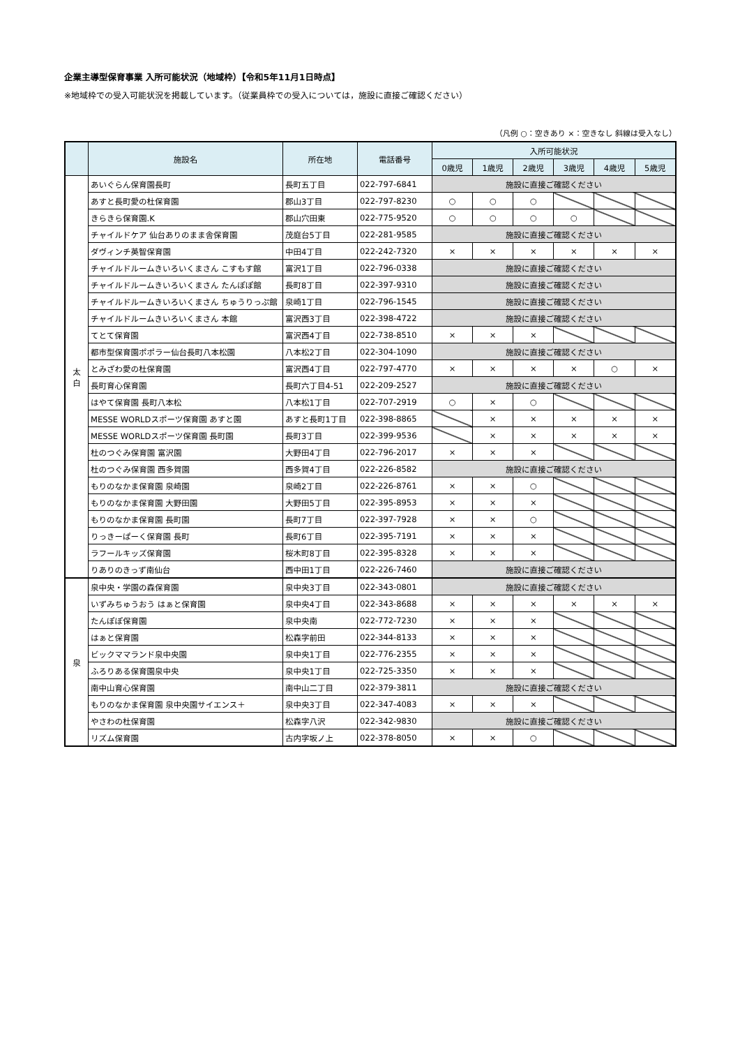企業主導型保育事業 入所可能状況（地域枠）【令和5年11月1日時点】
※地域枠での受入可能状況を掲載しています。（従業員枠での受入については，施設に直接ご確認ください）
（凡例 ○：空きあり ×：空きなし 斜線は受入なし）
| | 施設名 | 所在地 | 電話番号 | 入所可能状況 | | | | | |
| --- | --- | --- | --- | --- | --- | --- | --- | --- | --- |
| | | | | 0歳児 | 1歳児 | 2歳児 | 3歳児 | 4歳児 | 5歳児 |
| 太 白 | あいぐらん保育園長町 | 長町五丁目 | 022-797-6841 | 施設に直接ご確認ください | | | | | |
| | あすと長町愛の杜保育園 | 郡山3丁目 | 022-797-8230 | ○ | ○ | ○ | | | |
| | きらきら保育園.K | 郡山穴田東 | 022-775-9520 | ○ | ○ | ○ | ○ | | |
| | チャイルドケア 仙台ありのまま舎保育園 | 茂庭台5丁目 | 022-281-9585 | 施設に直接ご確認ください | | | | | |
| | ダヴィンチ英智保育園 | 中田4丁目 | 022-242-7320 | × | × | × | × | × | × |
| | チャイルドルームきいろいくまさん こすもす館 | 富沢1丁目 | 022-796-0338 | 施設に直接ご確認ください | | | | | |
| | チャイルドルームきいろいくまさん たんぽぽ館 | 長町8丁目 | 022-397-9310 | 施設に直接ご確認ください | | | | | |
| | チャイルドルームきいろいくまさん ちゅうりっぷ館 | 泉崎1丁目 | 022-796-1545 | 施設に直接ご確認ください | | | | | |
| | チャイルドルームきいろいくまさん 本館 | 富沢西3丁目 | 022-398-4722 | 施設に直接ご確認ください | | | | | |
| | てとて保育園 | 富沢西4丁目 | 022-738-8510 | × | × | × | | | |
| | 都市型保育園ポポラー仙台長町八本松園 | 八本松2丁目 | 022-304-1090 | 施設に直接ご確認ください | | | | | |
| | とみざわ愛の杜保育園 | 富沢西4丁目 | 022-797-4770 | × | × | × | × | ○ | × |
| | 長町育心保育園 | 長町六丁目4-51 | 022-209-2527 | 施設に直接ご確認ください | | | | | |
| | はやて保育園 長町八本松 | 八本松1丁目 | 022-707-2919 | ○ | × | ○ | | | |
| | MESSE WORLDスポーツ保育園 あすと園 | あすと長町1丁目 | 022-398-8865 | | × | × | × | × | × |
| | MESSE WORLDスポーツ保育園 長町園 | 長町3丁目 | 022-399-9536 | | × | × | × | × | × |
| | 杜のつぐみ保育園 富沢園 | 大野田4丁目 | 022-796-2017 | × | × | × | | | |
| | 杜のつぐみ保育園 西多賀園 | 西多賀4丁目 | 022-226-8582 | 施設に直接ご確認ください | | | | | |
| | もりのなかま保育園 泉崎園 | 泉崎2丁目 | 022-226-8761 | × | × | ○ | | | |
| | もりのなかま保育園 大野田園 | 大野田5丁目 | 022-395-8953 | × | × | × | | | |
| | もりのなかま保育園 長町園 | 長町7丁目 | 022-397-7928 | × | × | ○ | | | |
| | りっきーぱーく保育園 長町 | 長町6丁目 | 022-395-7191 | × | × | × | | | |
| | ラフールキッズ保育園 | 桜木町8丁目 | 022-395-8328 | × | × | × | | | |
| | りありのきっず南仙台 | 西中田1丁目 | 022-226-7460 | 施設に直接ご確認ください | | | | | |
| 泉 | 泉中央・学園の森保育園 | 泉中央3丁目 | 022-343-0801 | 施設に直接ご確認ください | | | | | |
| | いずみちゅうおう はぁと保育園 | 泉中央4丁目 | 022-343-8688 | × | × | × | × | × | × |
| | たんぽぽ保育園 | 泉中央南 | 022-772-7230 | × | × | × | | | |
| | はぁと保育園 | 松森字前田 | 022-344-8133 | × | × | × | | | |
| | ビックママランド泉中央園 | 泉中央1丁目 | 022-776-2355 | × | × | × | | | |
| | ふろりある保育園泉中央 | 泉中央1丁目 | 022-725-3350 | × | × | × | | | |
| | 南中山育心保育園 | 南中山二丁目 | 022-379-3811 | 施設に直接ご確認ください | | | | | |
| | もりのなかま保育園 泉中央園サイエンス＋ | 泉中央3丁目 | 022-347-4083 | × | × | × | | | |
| | やさわの杜保育園 | 松森字八沢 | 022-342-9830 | 施設に直接ご確認ください | | | | | |
| | リズム保育園 | 古内字坂ノ上 | 022-378-8050 | × | × | ○ | | | |